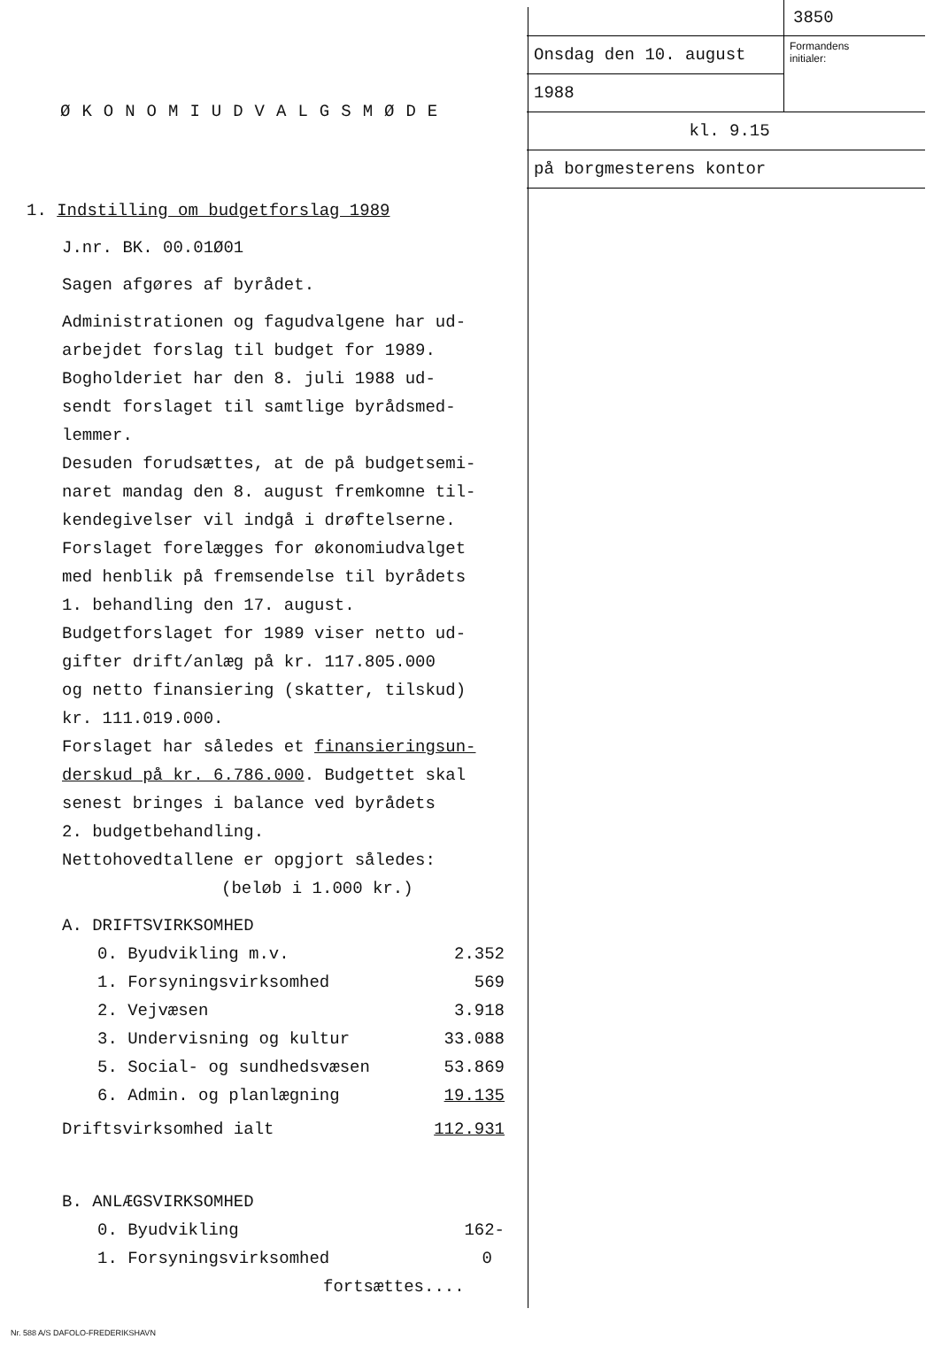ØKONOMIUDVALGSMØDE
1. Indstilling om budgetforslag 1989
J.nr. BK. 00.01Ø01
Sagen afgøres af byrådet.
Administrationen og fagudvalgene har ud-
arbejdet forslag til budget for 1989.
Bogholderiet har den 8. juli 1988 ud-
sendt forslaget til samtlige byrådsmed-
lemmer.
Desuden forudsættes, at de på budgetsemi-
naret mandag den 8. august fremkomne til-
kendegivelser vil indgå i drøftelserne.
Forslaget forelægges for økonomiudvalget
med henblik på fremsendelse til byrådets
1. behandling den 17. august.
Budgetforslaget for 1989 viser netto ud-
gifter drift/anlæg på kr. 117.805.000
og netto finansiering (skatter, tilskud)
kr. 111.019.000.
Forslaget har således et finansieringsun-
derskud på kr. 6.786.000. Budgettet skal
senest bringes i balance ved byrådets
2. budgetbehandling.
Nettohovedtallene er opgjort således:
(beløb i 1.000 kr.)
| A. DRIFTSVIRKSOMHED | |
| 0. Byudvikling m.v. | 2.352 |
| 1. Forsyningsvirksomhed | 569 |
| 2. Vejvæsen | 3.918 |
| 3. Undervisning og kultur | 33.088 |
| 5. Social- og sundhedsvæsen | 53.869 |
| 6. Admin. og planlægning | 19.135 |
| Driftsvirksomhed ialt | 112.931 |
| B. ANLÆGSVIRKSOMHED | |
| 0. Byudvikling | 162- |
| 1. Forsyningsvirksomhed | 0 |
fortsættes....
Nr. 588 A/S DAFOLO-FREDERIKSHAVN
3850
Onsdag den 10. august
1988
Formandens
initialer:
kl. 9.15
på borgmesterens kontor